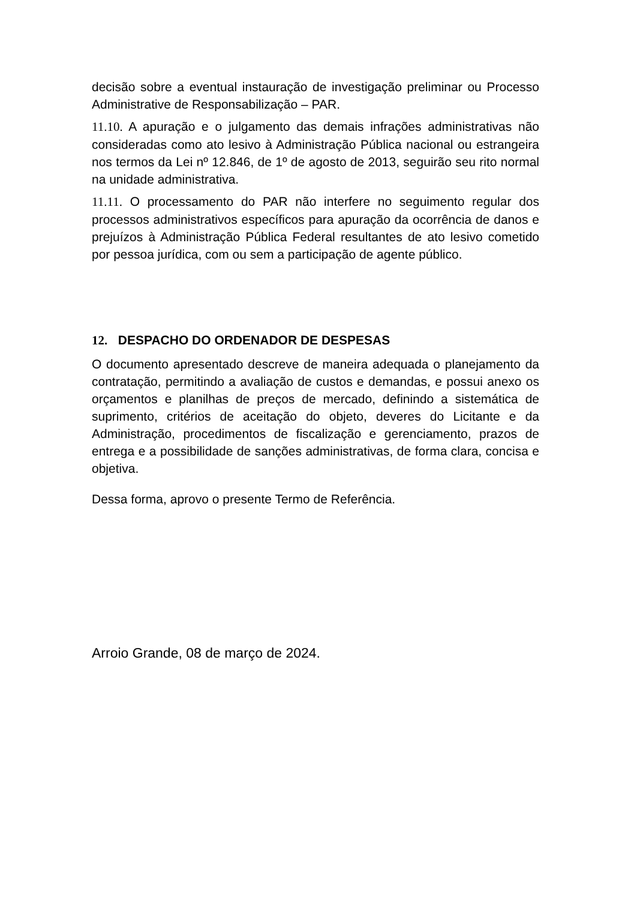decisão sobre a eventual instauração de investigação preliminar ou Processo Administrative de Responsabilização – PAR.
11.10. A apuração e o julgamento das demais infrações administrativas não consideradas como ato lesivo à Administração Pública nacional ou estrangeira nos termos da Lei nº 12.846, de 1º de agosto de 2013, seguirão seu rito normal na unidade administrativa.
11.11. O processamento do PAR não interfere no seguimento regular dos processos administrativos específicos para apuração da ocorrência de danos e prejuízos à Administração Pública Federal resultantes de ato lesivo cometido por pessoa jurídica, com ou sem a participação de agente público.
12. DESPACHO DO ORDENADOR DE DESPESAS
O documento apresentado descreve de maneira adequada o planejamento da contratação, permitindo a avaliação de custos e demandas, e possui anexo os orçamentos e planilhas de preços de mercado, definindo a sistemática de suprimento, critérios de aceitação do objeto, deveres do Licitante e da Administração, procedimentos de fiscalização e gerenciamento, prazos de entrega e a possibilidade de sanções administrativas, de forma clara, concisa e objetiva.
Dessa forma, aprovo o presente Termo de Referência.
Arroio Grande, 08 de março de 2024.